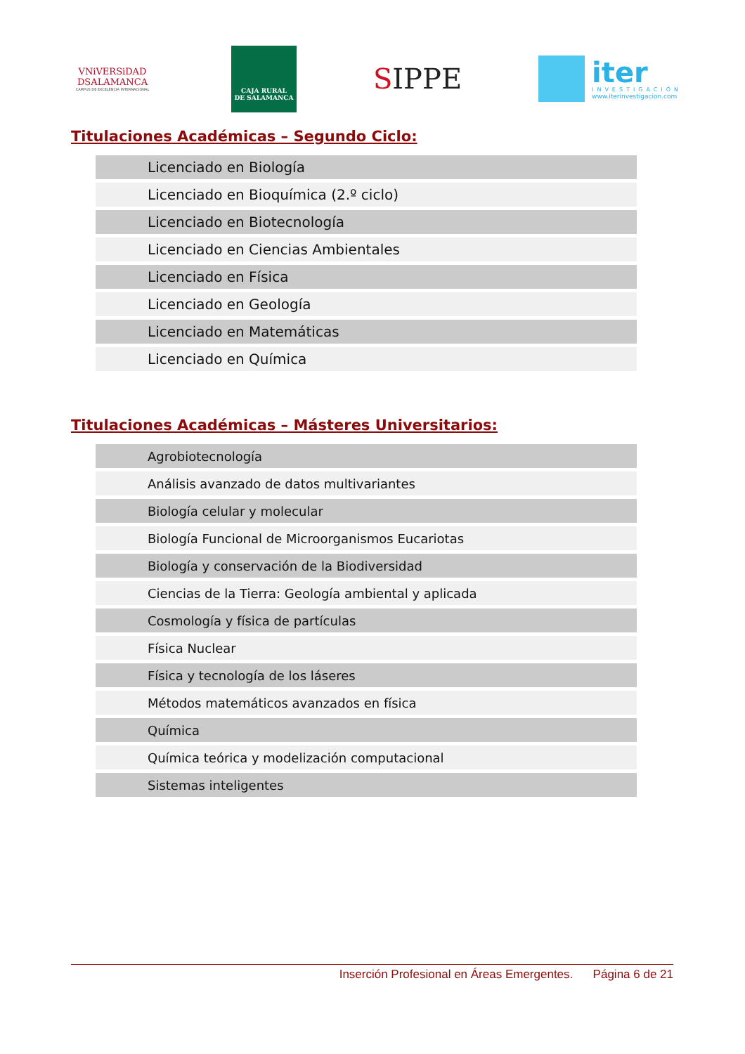VNiVERSiDAD
DSALAMANCA
CAMPUS DE EXCELENCIA INTERNACIONAL
CAJA RURAL
DE SALAMANCA
SIPPE
iter
INVESTIGACIÓN
www.iterinvestigacion.com
Titulaciones Académicas – Segundo Ciclo:
| Licenciado en Biología |
| Licenciado en Bioquímica (2.º ciclo) |
| Licenciado en Biotecnología |
| Licenciado en Ciencias Ambientales |
| Licenciado en Física |
| Licenciado en Geología |
| Licenciado en Matemáticas |
| Licenciado en Química |
Titulaciones Académicas – Másteres Universitarios:
| Agrobiotecnología |
| Análisis avanzado de datos multivariantes |
| Biología celular y molecular |
| Biología Funcional de Microorganismos Eucariotas |
| Biología y conservación de la Biodiversidad |
| Ciencias de la Tierra: Geología ambiental y aplicada |
| Cosmología y física de partículas |
| Física Nuclear |
| Física y tecnología de los láseres |
| Métodos matemáticos avanzados en física |
| Química |
| Química teórica y modelización computacional |
| Sistemas inteligentes |
Inserción Profesional en Áreas Emergentes. Página 6 de 21